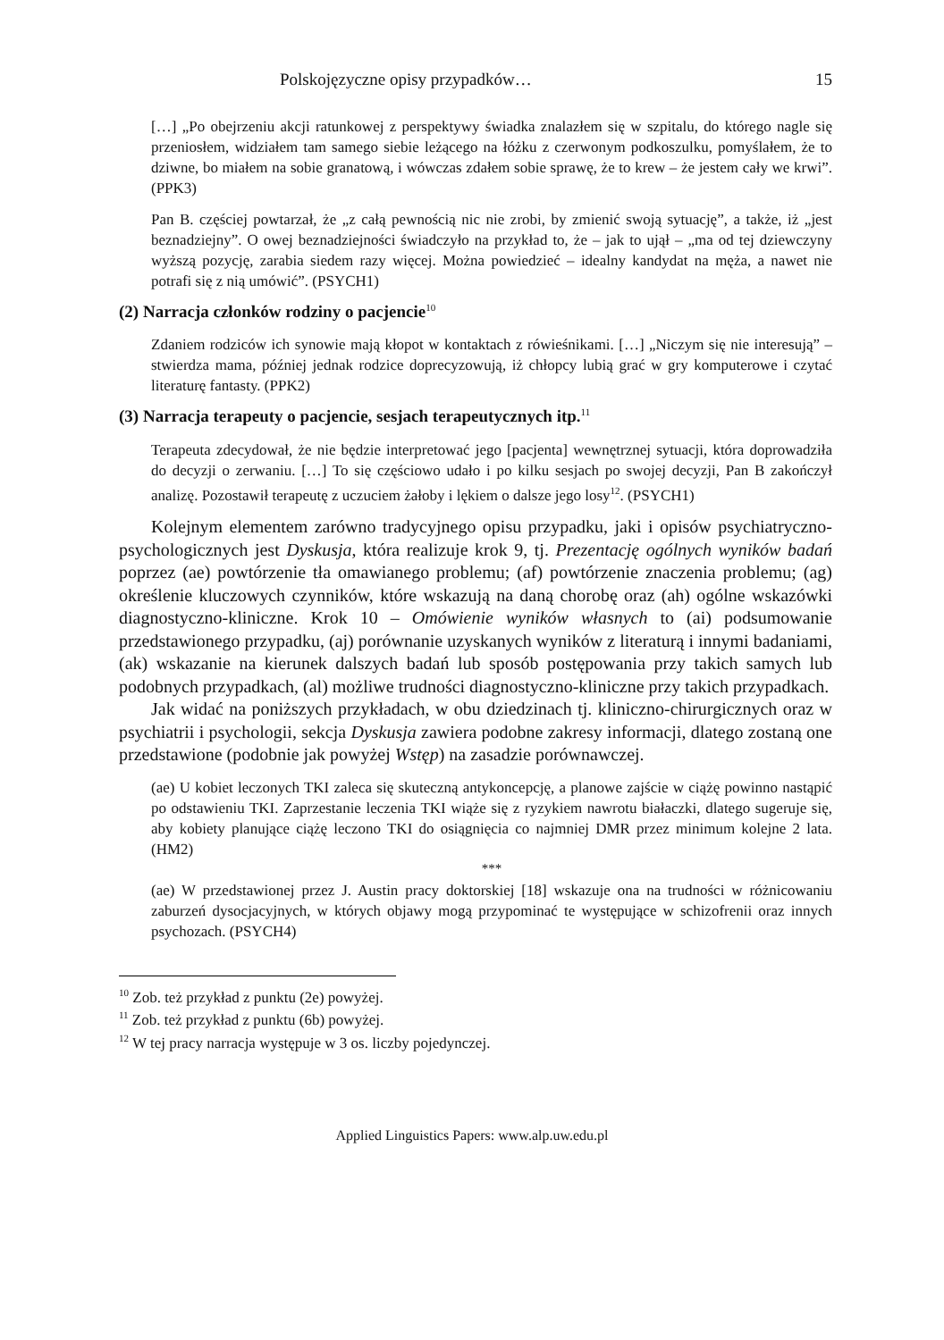Polskojęzyczne opisy przypadków… 15
[…] „Po obejrzeniu akcji ratunkowej z perspektywy świadka znalazłem się w szpitalu, do którego nagle się przeniosłem, widziałem tam samego siebie leżącego na łóżku z czerwonym podkoszulku, pomyślałem, że to dziwne, bo miałem na sobie granatową, i wówczas zdałem sobie sprawę, że to krew – że jestem cały we krwi”. (PPK3)
Pan B. częściej powtarzał, że „z całą pewnością nic nie zrobi, by zmienić swoją sytuację”, a także, iż „jest beznadziejny”. O owej beznadziejności świadczyło na przykład to, że – jak to ujął – „ma od tej dziewczyny wyższą pozycję, zarabia siedem razy więcej. Można powiedzieć – idealny kandydat na męża, a nawet nie potrafi się z nią umówić”. (PSYCH1)
(2) Narracja członków rodziny o pacjencie<sup>10</sup>
Zdaniem rodziców ich synowie mają kłopot w kontaktach z rówieśnikami. […] „Niczym się nie interesują” – stwierdza mama, później jednak rodzice doprecyzowują, iż chłopcy lubią grać w gry komputerowe i czytać literaturę fantasty. (PPK2)
(3) Narracja terapeuty o pacjencie, sesjach terapeutycznych itp.<sup>11</sup>
Terapeuta zdecydował, że nie będzie interpretować jego [pacjenta] wewnętrznej sytuacji, która doprowadziła do decyzji o zerwaniu. […] To się częściowo udało i po kilku sesjach po swojej decyzji, Pan B zakończył analizę. Pozostawił terapeutę z uczuciem żałoby i lękiem o dalsze jego losy<sup>12</sup>. (PSYCH1)
Kolejnym elementem zarówno tradycyjnego opisu przypadku, jaki i opisów psychiatryczno-psychologicznych jest Dyskusja, która realizuje krok 9, tj. Prezentację ogólnych wyników badań poprzez (ae) powtórzenie tła omawianego problemu; (af) powtórzenie znaczenia problemu; (ag) określenie kluczowych czynników, które wskazują na daną chorobę oraz (ah) ogólne wskazówki diagnostyczno-kliniczne. Krok 10 – Omówienie wyników własnych to (ai) podsumowanie przedstawionego przypadku, (aj) porównanie uzyskanych wyników z literaturą i innymi badaniami, (ak) wskazanie na kierunek dalszych badań lub sposób postępowania przy takich samych lub podobnych przypadkach, (al) możliwe trudności diagnostyczno-kliniczne przy takich przypadkach.
Jak widać na poniższych przykładach, w obu dziedzinach tj. kliniczno-chirurgicznych oraz w psychiatrii i psychologii, sekcja Dyskusja zawiera podobne zakresy informacji, dlatego zostaną one przedstawione (podobnie jak powyżej Wstęp) na zasadzie porównawczej.
(ae) U kobiet leczonych TKI zaleca się skuteczną antykoncepcję, a planowe zajście w ciążę powinno nastąpić po odstawieniu TKI. Zaprzestanie leczenia TKI wiąże się z ryzykiem nawrotu białaczki, dlatego sugeruje się, aby kobiety planujące ciążę leczono TKI do osiągnięcia co najmniej DMR przez minimum kolejne 2 lata. (HM2)
***
(ae) W przedstawionej przez J. Austin pracy doktorskiej [18] wskazuje ona na trudności w różnicowaniu zaburzeń dysocjacyjnych, w których objawy mogą przypominać te występujące w schizofrenii oraz innych psychozach. (PSYCH4)
<sup>10</sup> Zob. też przykład z punktu (2e) powyżej.
<sup>11</sup> Zob. też przykład z punktu (6b) powyżej.
<sup>12</sup> W tej pracy narracja występuje w 3 os. liczby pojedynczej.
Applied Linguistics Papers: www.alp.uw.edu.pl